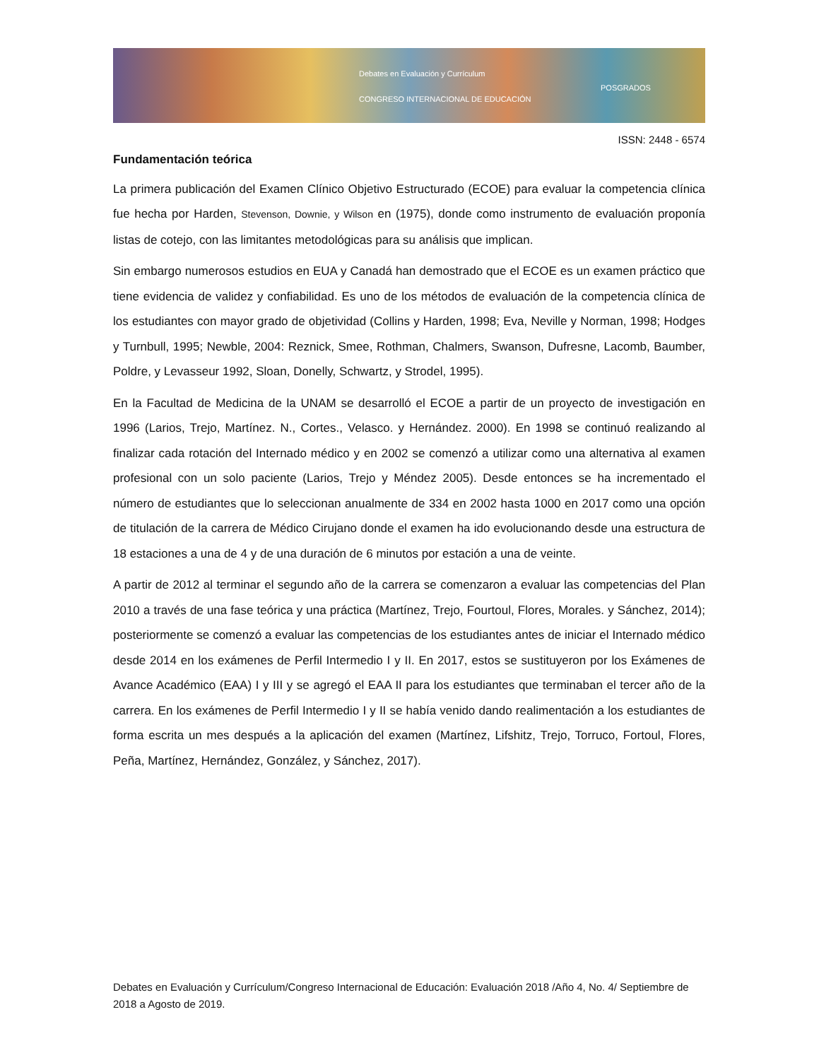Debates en Evaluación y Currículum
CONGRESO INTERNACIONAL DE EDUCACIÓN
POSGRADOS
ISSN: 2448 - 6574
Fundamentación teórica
La primera publicación del Examen Clínico Objetivo Estructurado (ECOE) para evaluar la competencia clínica fue hecha por Harden, Stevenson, Downie, y Wilson en (1975), donde como instrumento de evaluación proponía listas de cotejo, con las limitantes metodológicas para su análisis que implican.
Sin embargo numerosos estudios en EUA y Canadá han demostrado que el ECOE es un examen práctico que tiene evidencia de validez y confiabilidad. Es uno de los métodos de evaluación de la competencia clínica de los estudiantes con mayor grado de objetividad (Collins y Harden, 1998; Eva, Neville y Norman, 1998; Hodges y Turnbull, 1995; Newble, 2004: Reznick, Smee, Rothman, Chalmers, Swanson, Dufresne, Lacomb, Baumber, Poldre, y Levasseur 1992, Sloan, Donelly, Schwartz, y Strodel, 1995).
En la Facultad de Medicina de la UNAM se desarrolló el ECOE a partir de un proyecto de investigación en 1996 (Larios, Trejo, Martínez. N., Cortes., Velasco. y Hernández. 2000). En 1998 se continuó realizando al finalizar cada rotación del Internado médico y en 2002 se comenzó a utilizar como una alternativa al examen profesional con un solo paciente (Larios, Trejo y Méndez 2005). Desde entonces se ha incrementado el número de estudiantes que lo seleccionan anualmente de 334 en 2002 hasta 1000 en 2017 como una opción de titulación de la carrera de Médico Cirujano donde el examen ha ido evolucionando desde una estructura de 18 estaciones a una de 4 y de una duración de 6 minutos por estación a una de veinte.
A partir de 2012 al terminar el segundo año de la carrera se comenzaron a evaluar las competencias del Plan 2010 a través de una fase teórica y una práctica (Martínez, Trejo, Fourtoul, Flores, Morales. y Sánchez, 2014); posteriormente se comenzó a evaluar las competencias de los estudiantes antes de iniciar el Internado médico desde 2014 en los exámenes de Perfil Intermedio I y II. En 2017, estos se sustituyeron por los Exámenes de Avance Académico (EAA) I y III y se agregó el EAA II para los estudiantes que terminaban el tercer año de la carrera. En los exámenes de Perfil Intermedio I y II se había venido dando realimentación a los estudiantes de forma escrita un mes después a la aplicación del examen (Martínez, Lifshitz, Trejo, Torruco, Fortoul, Flores, Peña, Martínez, Hernández, González, y Sánchez, 2017).
Debates en Evaluación y Currículum/Congreso Internacional de Educación: Evaluación 2018 /Año 4, No. 4/ Septiembre de 2018 a Agosto de 2019.